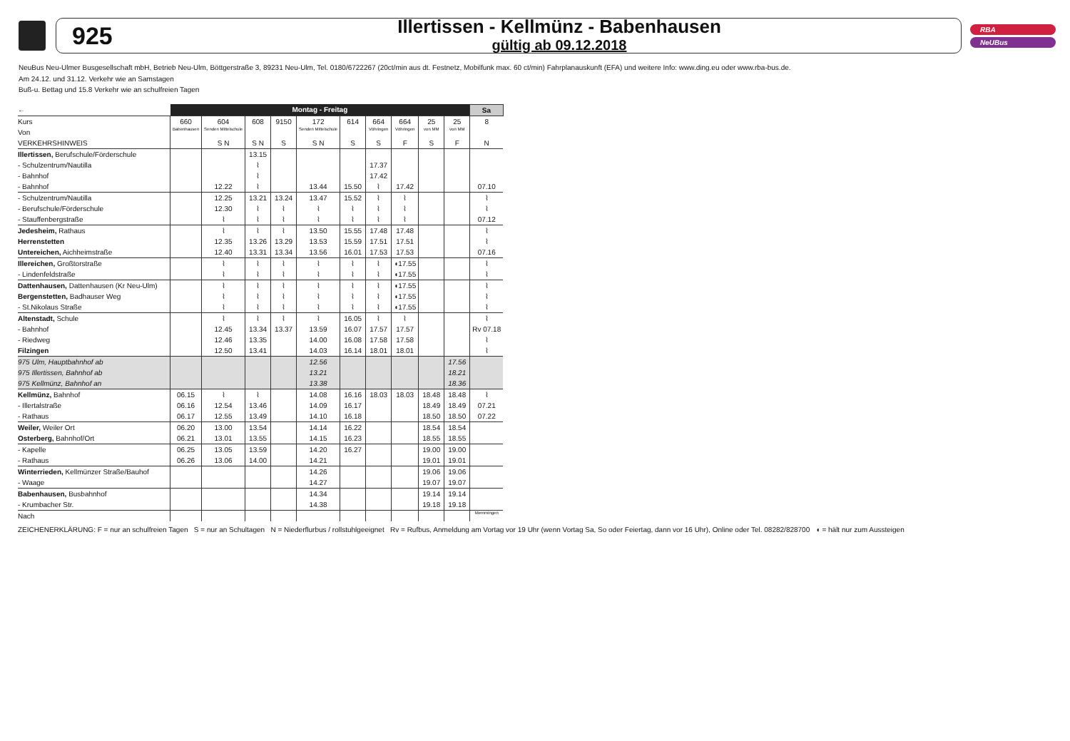925
Illertissen - Kellmünz - Babenhausen
gültig ab 09.12.2018
RBA
NeUBus
NeuBus Neu-Ulmer Busgesellschaft mbH, Betrieb Neu-Ulm, Böttgerstraße 3, 89231 Neu-Ulm, Tel. 0180/6722267 (20ct/min aus dt. Festnetz, Mobilfunk max. 60 ct/min) Fahrplanauskunft (EFA) und weitere Info: www.ding.eu oder www.rba-bus.de.
Am 24.12. und 31.12. Verkehr wie an Samstagen
Buß-u. Bettag und 15.8 Verkehr wie an schulfreien Tagen
| ← | Montag - Freitag | | | | | | | | | | Sa |
| Kurs | 660 | 604 | 608 | 9150 | 172 | 614 | 664 | 664 | 25 | 25 | 8 |
| Von | Babenhausen | Senden Mittelschule | | | Senden Mittelschule | | Vöhringen | Vöhringen | von MM | von MM | |
| VERKEHRSHINWEIS | | S N | S N | S | S N | S | S | F | S | F | N |
| Illertissen, Berufschule/Förderschule | | | 13.15 | | | | | | | | |
| - Schulzentrum/Nautilla | | | ⌇ | | | | 17.37 | | | | |
| - Bahnhof | | | ⌇ | | | | 17.42 | | | | |
| - Bahnhof | | 12.22 | ⌇ | | 13.44 | 15.50 | ⌇ | 17.42 | | | 07.10 |
| - Schulzentrum/Nautilla | | 12.25 | 13.21 | 13.24 | 13.47 | 15.52 | ⌇ | ⌇ | | | ⌇ |
| - Berufschule/Förderschule | | 12.30 | ⌇ | ⌇ | ⌇ | ⌇ | ⌇ | ⌇ | | | ⌇ |
| - Stauffenbergstraße | | ⌇ | ⌇ | ⌇ | ⌇ | ⌇ | ⌇ | ⌇ | | | 07.12 |
| Jedesheim, Rathaus | | ⌇ | ⌇ | ⌇ | 13.50 | 15.55 | 17.48 | 17.48 | | | ⌇ |
| Herrenstetten | | 12.35 | 13.26 | 13.29 | 13.53 | 15.59 | 17.51 | 17.51 | | | ⌇ |
| Untereichen, Aichheimstraße | | 12.40 | 13.31 | 13.34 | 13.56 | 16.01 | 17.53 | 17.53 | | | 07.16 |
| Illereichen, Großtorstraße | | ⌇ | ⌇ | ⌇ | ⌇ | ⌇ | ⌇ | ◖17.55 | | | ⌇ |
| - Lindenfeldstraße | | ⌇ | ⌇ | ⌇ | ⌇ | ⌇ | ⌇ | ◖17.55 | | | ⌇ |
| Dattenhausen, Dattenhausen (Kr Neu-Ulm) | | ⌇ | ⌇ | ⌇ | ⌇ | ⌇ | ⌇ | ◖17.55 | | | ⌇ |
| Bergenstetten, Badhauser Weg | | ⌇ | ⌇ | ⌇ | ⌇ | ⌇ | ⌇ | ◖17.55 | | | ⌇ |
| - St.Nikolaus Straße | | ⌇ | ⌇ | ⌇ | ⌇ | ⌇ | ⌇ | ◖17.55 | | | ⌇ |
| Altenstadt, Schule | | ⌇ | ⌇ | ⌇ | ⌇ | 16.05 | ⌇ | ⌇ | | | ⌇ |
| - Bahnhof | | 12.45 | 13.34 | 13.37 | 13.59 | 16.07 | 17.57 | 17.57 | | | Rv 07.18 |
| - Riedweg | | 12.46 | 13.35 | | 14.00 | 16.08 | 17.58 | 17.58 | | | ⌇ |
| Filzingen | | 12.50 | 13.41 | | 14.03 | 16.14 | 18.01 | 18.01 | | | ⌇ |
| 975 Ulm, Hauptbahnhof ab | | | | | 12.56 | | | | | 17.56 | |
| 975 Illertissen, Bahnhof ab | | | | | 13.21 | | | | | 18.21 | |
| 975 Kellmünz, Bahnhof an | | | | | 13.38 | | | | | 18.36 | |
| Kellmünz, Bahnhof | 06.15 | ⌇ | ⌇ | | 14.08 | 16.16 | 18.03 | 18.03 | 18.48 | 18.48 | ⌇ |
| - Illertalstraße | 06.16 | 12.54 | 13.46 | | 14.09 | 16.17 | | | 18.49 | 18.49 | 07.21 |
| - Rathaus | 06.17 | 12.55 | 13.49 | | 14.10 | 16.18 | | | 18.50 | 18.50 | 07.22 |
| Weiler, Weiler Ort | 06.20 | 13.00 | 13.54 | | 14.14 | 16.22 | | | 18.54 | 18.54 | |
| Osterberg, Bahnhof/Ort | 06.21 | 13.01 | 13.55 | | 14.15 | 16.23 | | | 18.55 | 18.55 | |
| - Kapelle | 06.25 | 13.05 | 13.59 | | 14.20 | 16.27 | | | 19.00 | 19.00 | |
| - Rathaus | 06.26 | 13.06 | 14.00 | | 14.21 | | | | 19.01 | 19.01 | |
| Winterrieden, Kellmünzer Straße/Bauhof | | | | | 14.26 | | | | 19.06 | 19.06 | |
| - Waage | | | | | 14.27 | | | | 19.07 | 19.07 | |
| Babenhausen, Busbahnhof | | | | | 14.34 | | | | 19.14 | 19.14 | |
| - Krumbacher Str. | | | | | 14.38 | | | | 19.18 | 19.18 | |
| Nach | | | | | | | | | | | Memmingen |
ZEICHENERKLÄRUNG: F = nur an schulfreien Tagen S = nur an Schultagen N = Niederflurbus / rollstuhlgeeignet Rv = Rufbus, Anmeldung am Vortag vor 19 Uhr (wenn Vortag Sa, So oder Feiertag, dann vor 16 Uhr), Online oder Tel. 08282/828700 ◖ = hält nur zum Aussteigen